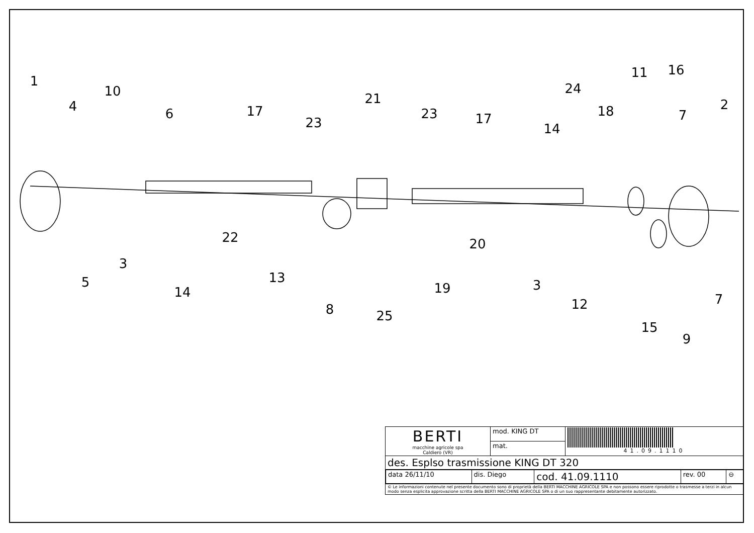1
4
10
6
17
23
21
23
17
14
24
18
11
16
7
2
22
20
3
5
14
13
19
3
8
25
12
7
15
9
| BERTI macchine agricole spa Caldiero (VR) | mod. KING DT | 41.09.1110 |
| | mat. | |
| des. Esplso trasmissione KING DT 320 | | |
| / data 26/11/10 / dis. Diego / cod. 41.09.1110 / rev. 00 / ⊖ / | | |
| © Le informazioni contenute nel presente documento sono di proprietà della BERTI MACCHINE AGRICOLE SPA e non possono essere riprodotte o trasmesse a terzi in alcun modo senza esplicita approvazione scritta della BERTI MACCHINE AGRICOLE SPA o di un suo rappresentante debitamente autorizzato. | | |